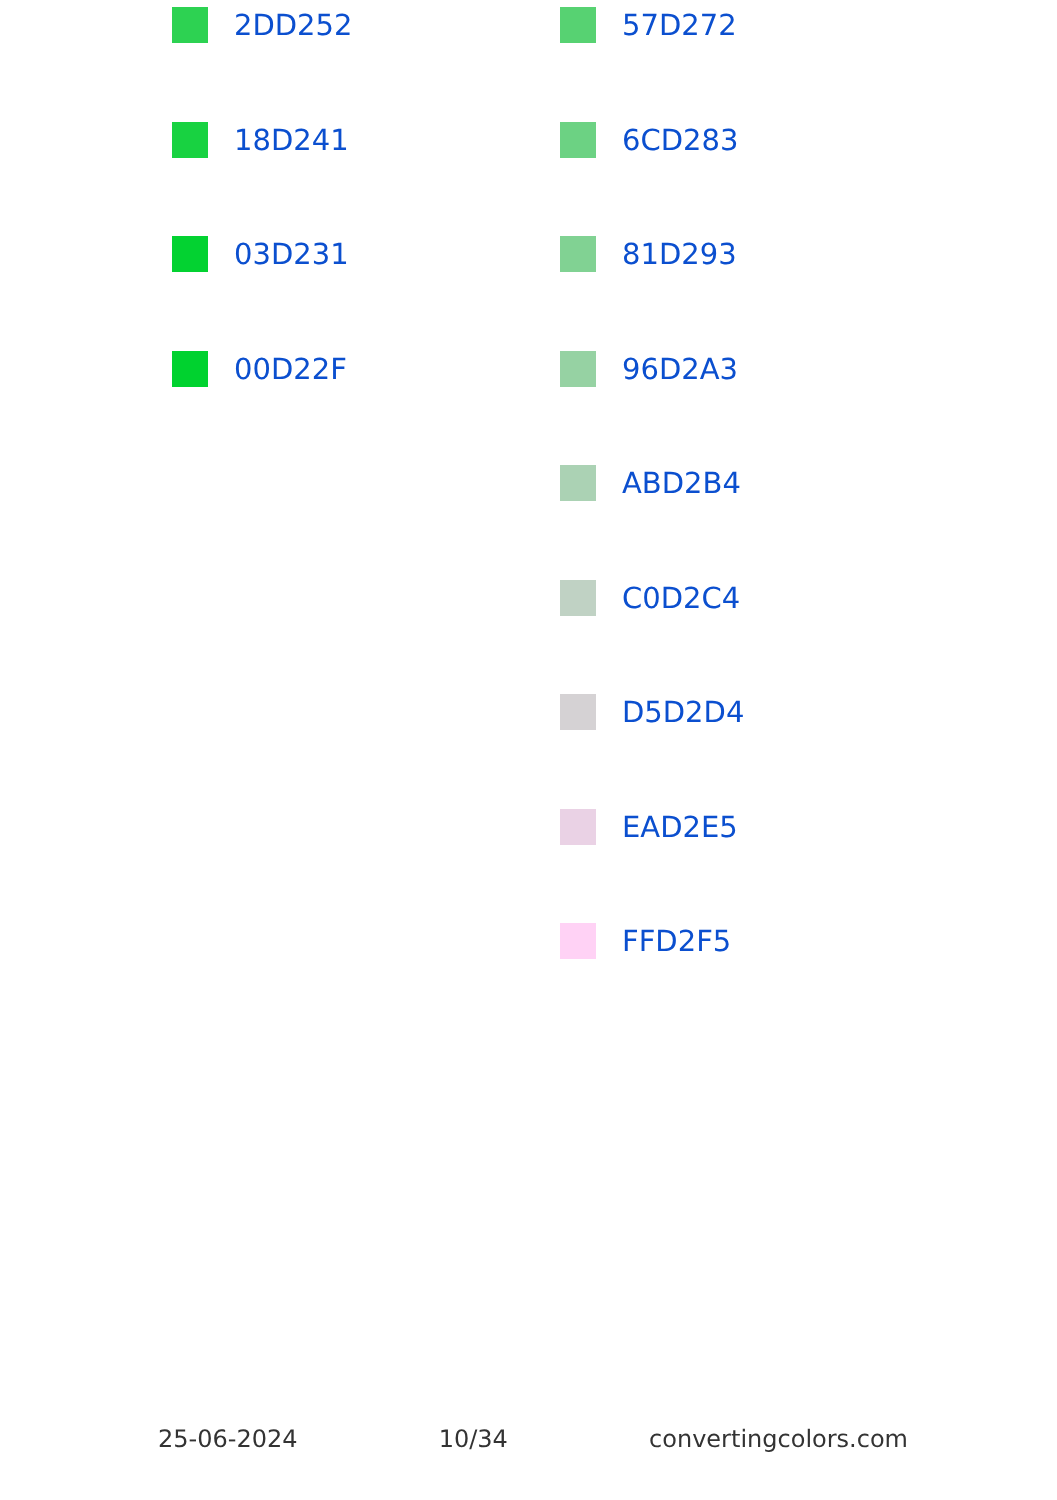2DD252
18D241
03D231
00D22F
57D272
6CD283
81D293
96D2A3
ABD2B4
C0D2C4
D5D2D4
EAD2E5
FFD2F5
25-06-2024 10/34 convertingcolors.com